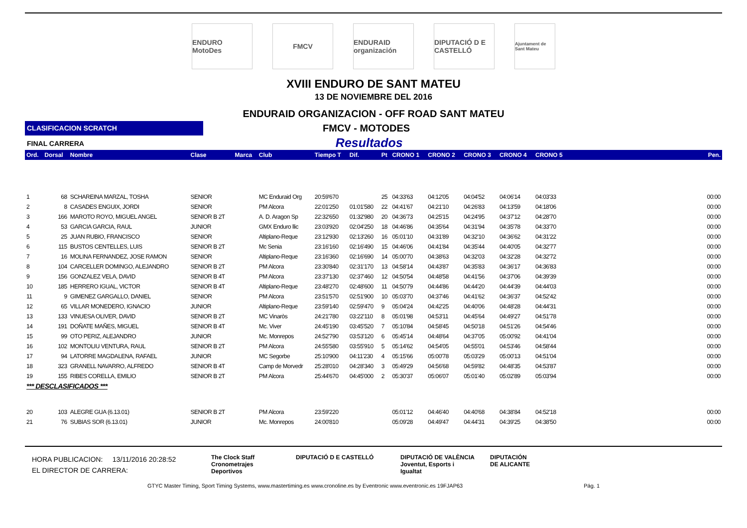ENDURO MotoDes FMCV
ENDURAID organización
DIPUTACIÓ D E CASTELLÓ
Ajuntament de Sant Mateu
XVIII ENDURO DE SANT MATEU
13 DE NOVIEMBRE DEL 2016
ENDURAID ORGANIZACION - OFF ROAD SANT MATEU
CLASIFICACION SCRATCH
FMCV - MOTODES
FINAL CARRERA
Resultados
| Ord. | Dorsal | Nombre | Clase | Marca | Club | Tiempo T | Dif. | Pt | CRONO 1 | CRONO 2 | CRONO 3 | CRONO 4 | CRONO 5 | Pen. |
| --- | --- | --- | --- | --- | --- | --- | --- | --- | --- | --- | --- | --- | --- | --- |
| 1 | 68 | SCHAREINA MARZAL, TOSHA | SENIOR | | MC Enduraid Org | 20:59'670 | | 25 | 04:33'63 | 04:12'05 | 04:04'52 | 04:06'14 | 04:03'33 | 00:00 |
| 2 | 8 | CASADES ENGUIX, JORDI | SENIOR | | PM Alcora | 22:01'250 | 01:01'580 | 22 | 04:41'67 | 04:21'10 | 04:26'83 | 04:13'59 | 04:18'06 | 00:00 |
| 3 | 166 | MAROTO ROYO, MIGUEL ANGEL | SENIOR B 2T | | A. D. Aragon Sp | 22:32'650 | 01:32'980 | 20 | 04:36'73 | 04:25'15 | 04:24'95 | 04:37'12 | 04:28'70 | 00:00 |
| 4 | 53 | GARCIA GARCIA, RAUL | JUNIOR | | GMX Enduro llic | 23:03'920 | 02:04'250 | 18 | 04:46'86 | 04:35'64 | 04:31'94 | 04:35'78 | 04:33'70 | 00:00 |
| 5 | 25 | JUAN RUBIO, FRANCISCO | SENIOR | | Altiplano-Reque | 23:12'930 | 02:13'260 | 16 | 05:01'10 | 04:31'89 | 04:32'10 | 04:36'62 | 04:31'22 | 00:00 |
| 6 | 115 | BUSTOS CENTELLES, LUIS | SENIOR B 2T | | Mc Senia | 23:16'160 | 02:16'490 | 15 | 04:46'06 | 04:41'84 | 04:35'44 | 04:40'05 | 04:32'77 | 00:00 |
| 7 | 16 | MOLINA FERNANDEZ, JOSE RAMON | SENIOR | | Altiplano-Reque | 23:16'360 | 02:16'690 | 14 | 05:00'70 | 04:38'63 | 04:32'03 | 04:32'28 | 04:32'72 | 00:00 |
| 8 | 104 | CARCELLER DOMINGO, ALEJANDRO | SENIOR B 2T | | PM Alcora | 23:30'840 | 02:31'170 | 13 | 04:58'14 | 04:43'87 | 04:35'83 | 04:36'17 | 04:36'83 | 00:00 |
| 9 | 156 | GONZALEZ VELA, DAVID | SENIOR B 4T | | PM Alcora | 23:37'130 | 02:37'460 | 12 | 04:50'54 | 04:48'58 | 04:41'56 | 04:37'06 | 04:39'39 | 00:00 |
| 10 | 185 | HERRERO IGUAL, VICTOR | SENIOR B 4T | | Altiplano-Reque | 23:48'270 | 02:48'600 | 11 | 04:50'79 | 04:44'86 | 04:44'20 | 04:44'39 | 04:44'03 | 00:00 |
| 11 | 9 | GIMENEZ GARGALLO, DANIEL | SENIOR | | PM Alcora | 23:51'570 | 02:51'900 | 10 | 05:03'70 | 04:37'46 | 04:41'62 | 04:36'37 | 04:52'42 | 00:00 |
| 12 | 65 | VILLAR MONEDERO, IGNACIO | JUNIOR | | Altiplano-Reque | 23:59'140 | 02:59'470 | 9 | 05:04'24 | 04:42'25 | 04:40'06 | 04:48'28 | 04:44'31 | 00:00 |
| 13 | 133 | VINUESA OLIVER, DAVID | SENIOR B 2T | | MC Vinaròs | 24:21'780 | 03:22'110 | 8 | 05:01'98 | 04:53'11 | 04:45'64 | 04:49'27 | 04:51'78 | 00:00 |
| 14 | 191 | DOÑATE MAÑES, MIGUEL | SENIOR B 4T | | Mc. Viver | 24:45'190 | 03:45'520 | 7 | 05:10'84 | 04:58'45 | 04:50'18 | 04:51'26 | 04:54'46 | 00:00 |
| 15 | 99 | OTO PERIZ, ALEJANDRO | JUNIOR | | Mc. Monrepos | 24:52'790 | 03:53'120 | 6 | 05:45'14 | 04:48'64 | 04:37'05 | 05:00'92 | 04:41'04 | 00:00 |
| 16 | 102 | MONTOLIU VENTURA, RAUL | SENIOR B 2T | | PM Alcora | 24:55'580 | 03:55'910 | 5 | 05:14'62 | 04:54'05 | 04:55'01 | 04:53'46 | 04:58'44 | 00:00 |
| 17 | 94 | LATORRE MAGDALENA, RAFAEL | JUNIOR | | MC Segorbe | 25:10'900 | 04:11'230 | 4 | 05:15'66 | 05:00'78 | 05:03'29 | 05:00'13 | 04:51'04 | 00:00 |
| 18 | 323 | GRANELL NAVARRO, ALFREDO | SENIOR B 4T | | Camp de Morvedr | 25:28'010 | 04:28'340 | 3 | 05:49'29 | 04:56'68 | 04:59'82 | 04:48'35 | 04:53'87 | 00:00 |
| 19 | 155 | RIBES CORELLA, EMILIO | SENIOR B 2T | | PM Alcora | 25:44'670 | 04:45'000 | 2 | 05:30'37 | 05:06'07 | 05:01'40 | 05:02'89 | 05:03'94 | 00:00 |
| *** DESCLASIFICADOS *** | | | | | | | | | | | | | | |
| 20 | 103 | ALEGRE GUA (6.13.01) | SENIOR B 2T | | PM Alcora | 23:59'220 | | | 05:01'12 | 04:46'40 | 04:40'68 | 04:38'84 | 04:52'18 | 00:00 |
| 21 | 76 | SUBIAS SOR (6.13.01) | JUNIOR | | Mc. Monrepos | 24:00'810 | | | 05:09'28 | 04:49'47 | 04:44'31 | 04:39'25 | 04:38'50 | 00:00 |
HORA PUBLICACION: 13/11/2016 20:28:52
EL DIRECTOR DE CARRERA:
The Clock Staff Cronometrajes Deportivos
DIPUTACIÓ D E CASTELLÓ DIPUTACIÓ DE VALÈNCIA Joventut, Esports i Igualtat
DIPUTACIÓN DE ALICANTE
GTYC Master Timing, Sport Timing Systems, www.mastertiming.es www.cronoline.es by Eventronic www.eventronic.es 19FJAP63 Pág. 1